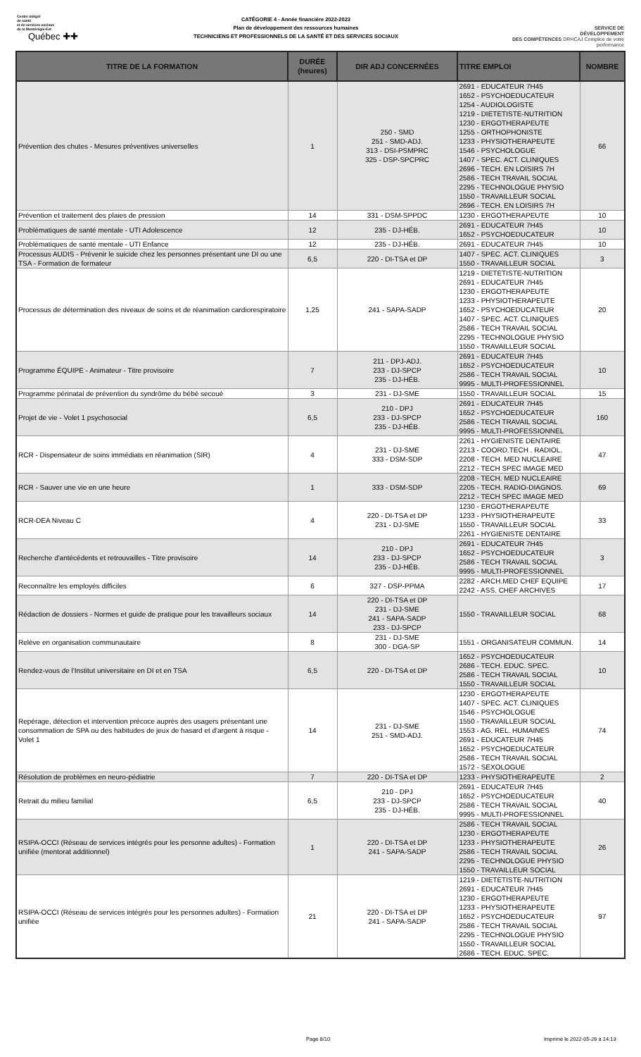Centre intégré
de santé
et de services sociaux
de la Montérégie-Est
Québec ✚✚
CATÉGORIE 4 - Année financière 2022-2023
Plan de développement des ressources humaines
TECHNICIENS ET PROFESSIONNELS DE LA SANTÉ ET DES SERVICES SOCIAUX
SERVICE DE
DÉVELOPPEMENT
DES COMPÉTENCES DRHCAJ Complice de votre performance
| TITRE DE LA FORMATION | DURÉE (heures) | DIR ADJ CONCERNÉES | TITRE EMPLOI | NOMBRE |
| --- | --- | --- | --- | --- |
| Prévention des chutes - Mesures préventives universelles | 1 | 250 - SMD 251 - SMD-ADJ. 313 - DSI-PSMPRC 325 - DSP-SPCPRC | 2691 - EDUCATEUR 7H45 1652 - PSYCHOEDUCATEUR 1254 - AUDIOLOGISTE 1219 - DIETETISTE-NUTRITION 1230 - ERGOTHERAPEUTE 1255 - ORTHOPHONISTE 1233 - PHYSIOTHERAPEUTE 1546 - PSYCHOLOGUE 1407 - SPEC. ACT. CLINIQUES 2696 - TECH. EN LOISIRS 7H 2586 - TECH TRAVAIL SOCIAL 2295 - TECHNOLOGUE PHYSIO 1550 - TRAVAILLEUR SOCIAL 2696 - TECH. EN LOISIRS 7H | 66 |
| Prévention et traitement des plaies de pression | 14 | 331 - DSM-SPPDC | 1230 - ERGOTHERAPEUTE | 10 |
| Problématiques de santé mentale - UTI Adolescence | 12 | 235 - DJ-HÉB. | 2691 - EDUCATEUR 7H45 1652 - PSYCHOEDUCATEUR | 10 |
| Problématiques de santé mentale - UTI Enfance | 12 | 235 - DJ-HÉB. | 2691 - EDUCATEUR 7H45 | 10 |
| Processus AUDIS - Prévenir le suicide chez les personnes présentant une DI ou une TSA - Formation de formateur | 6,5 | 220 - DI-TSA et DP | 1407 - SPEC. ACT. CLINIQUES 1550 - TRAVAILLEUR SOCIAL | 3 |
| Processus de détermination des niveaux de soins et de réanimation cardiorespiratoire | 1,25 | 241 - SAPA-SADP | 1219 - DIETETISTE-NUTRITION 2691 - EDUCATEUR 7H45 1230 - ERGOTHERAPEUTE 1233 - PHYSIOTHERAPEUTE 1652 - PSYCHOEDUCATEUR 1407 - SPEC. ACT. CLINIQUES 2586 - TECH TRAVAIL SOCIAL 2295 - TECHNOLOGUE PHYSIO 1550 - TRAVAILLEUR SOCIAL | 20 |
| Programme ÉQUIPE - Animateur - Titre provisoire | 7 | 211 - DPJ-ADJ. 233 - DJ-SPCP 235 - DJ-HÉB. | 2691 - EDUCATEUR 7H45 1652 - PSYCHOEDUCATEUR 2586 - TECH TRAVAIL SOCIAL 9995 - MULTI-PROFESSIONNEL | 10 |
| Programme périnatal de prévention du syndrôme du bébé secoué | 3 | 231 - DJ-SME | 1550 - TRAVAILLEUR SOCIAL | 15 |
| Projet de vie - Volet 1 psychosocial | 6,5 | 210 - DPJ 233 - DJ-SPCP 235 - DJ-HÉB. | 2691 - EDUCATEUR 7H45 1652 - PSYCHOEDUCATEUR 2586 - TECH TRAVAIL SOCIAL 9995 - MULTI-PROFESSIONNEL | 160 |
| RCR - Dispensateur de soins immédiats en réanimation (SIR) | 4 | 231 - DJ-SME 333 - DSM-SDP | 2261 - HYGIENISTE DENTAIRE 2213 - COORD.TECH . RADIOL. 2208 - TECH. MED NUCLEAIRE 2212 - TECH SPEC IMAGE MED | 47 |
| RCR - Sauver une vie en une heure | 1 | 333 - DSM-SDP | 2208 - TECH. MED NUCLEAIRE 2205 - TECH. RADIO-DIAGNOS. 2212 - TECH SPEC IMAGE MED | 69 |
| RCR-DEA Niveau C | 4 | 220 - DI-TSA et DP 231 - DJ-SME | 1230 - ERGOTHERAPEUTE 1233 - PHYSIOTHERAPEUTE 1550 - TRAVAILLEUR SOCIAL 2261 - HYGIENISTE DENTAIRE | 33 |
| Recherche d'antécédents et retrouvailles - Titre provisoire | 14 | 210 - DPJ 233 - DJ-SPCP 235 - DJ-HÉB. | 2691 - EDUCATEUR 7H45 1652 - PSYCHOEDUCATEUR 2586 - TECH TRAVAIL SOCIAL 9995 - MULTI-PROFESSIONNEL | 3 |
| Reconnaître les employés difficiles | 6 | 327 - DSP-PPMA | 2282 - ARCH.MED CHEF EQUIPE 2242 - ASS. CHEF ARCHIVES | 17 |
| Rédaction de dossiers - Normes et guide de pratique pour les travailleurs sociaux | 14 | 220 - DI-TSA et DP 231 - DJ-SME 241 - SAPA-SADP 233 - DJ-SPCP | 1550 - TRAVAILLEUR SOCIAL | 68 |
| Relève en organisation communautaire | 8 | 231 - DJ-SME 300 - DGA-SP | 1551 - ORGANISATEUR COMMUN. | 14 |
| Rendez-vous de l'Institut universitaire en DI et en TSA | 6,5 | 220 - DI-TSA et DP | 1652 - PSYCHOEDUCATEUR 2686 - TECH. EDUC. SPEC. 2586 - TECH TRAVAIL SOCIAL 1550 - TRAVAILLEUR SOCIAL | 10 |
| Repérage, détection et intervention précoce auprès des usagers présentant une consommation de SPA ou des habitudes de jeux de hasard et d'argent à risque - Volet 1 | 14 | 231 - DJ-SME 251 - SMD-ADJ. | 1230 - ERGOTHERAPEUTE 1407 - SPEC. ACT. CLINIQUES 1546 - PSYCHOLOGUE 1550 - TRAVAILLEUR SOCIAL 1553 - AG. REL. HUMAINES 2691 - EDUCATEUR 7H45 1652 - PSYCHOEDUCATEUR 2586 - TECH TRAVAIL SOCIAL 1572 - SEXOLOGUE | 74 |
| Résolution de problèmes en neuro-pédiatrie | 7 | 220 - DI-TSA et DP | 1233 - PHYSIOTHERAPEUTE | 2 |
| Retrait du milieu familial | 6,5 | 210 - DPJ 233 - DJ-SPCP 235 - DJ-HÉB. | 2691 - EDUCATEUR 7H45 1652 - PSYCHOEDUCATEUR 2586 - TECH TRAVAIL SOCIAL 9995 - MULTI-PROFESSIONNEL | 40 |
| RSIPA-OCCI (Réseau de services intégrés pour les personne adultes) - Formation unifiée (mentorat additionnel) | 1 | 220 - DI-TSA et DP 241 - SAPA-SADP | 2586 - TECH TRAVAIL SOCIAL 1230 - ERGOTHERAPEUTE 1233 - PHYSIOTHERAPEUTE 2586 - TECH TRAVAIL SOCIAL 2295 - TECHNOLOGUE PHYSIO 1550 - TRAVAILLEUR SOCIAL | 26 |
| RSIPA-OCCI (Réseau de services intégrés pour les personnes adultes) - Formation unifiée | 21 | 220 - DI-TSA et DP 241 - SAPA-SADP | 1219 - DIETETISTE-NUTRITION 2691 - EDUCATEUR 7H45 1230 - ERGOTHERAPEUTE 1233 - PHYSIOTHERAPEUTE 1652 - PSYCHOEDUCATEUR 2586 - TECH TRAVAIL SOCIAL 2295 - TECHNOLOGUE PHYSIO 1550 - TRAVAILLEUR SOCIAL 2686 - TECH. EDUC. SPEC. | 97 |
Page 8/10 Imprimé le 2022-05-26 à 14:13